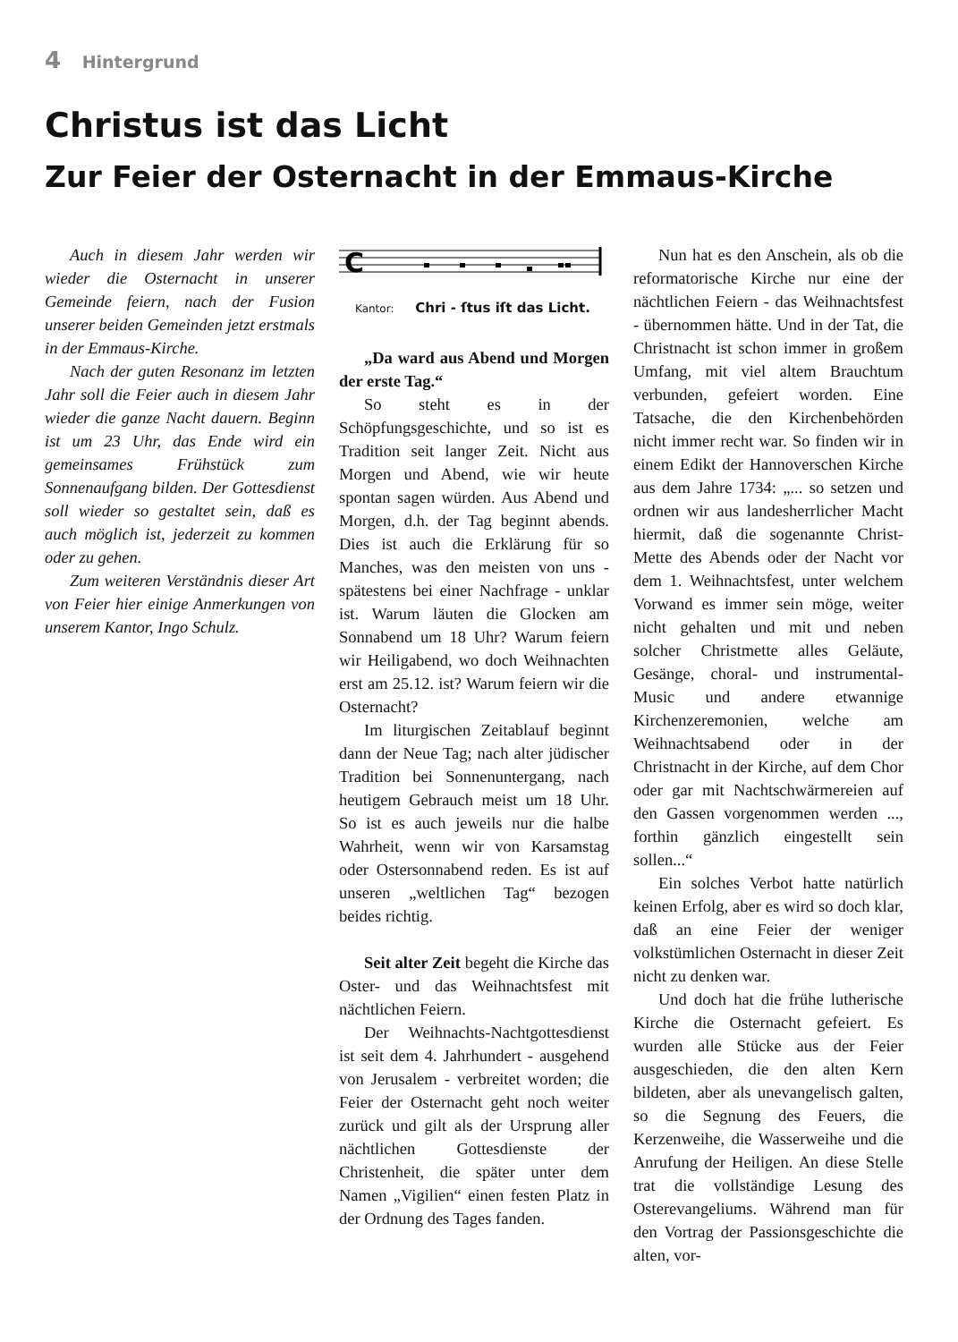4 Hintergrund
Christus ist das Licht
Zur Feier der Osternacht in der Emmaus-Kirche
Auch in diesem Jahr werden wir wieder die Osternacht in unserer Gemeinde feiern, nach der Fusion unserer beiden Gemeinden jetzt erstmals in der Emmaus-Kirche.
Nach der guten Resonanz im letzten Jahr soll die Feier auch in diesem Jahr wieder die ganze Nacht dauern. Beginn ist um 23 Uhr, das Ende wird ein gemeinsames Frühstück zum Sonnenaufgang bilden. Der Gottesdienst soll wieder so gestaltet sein, daß es auch möglich ist, jederzeit zu kommen oder zu gehen.
Zum weiteren Verständnis dieser Art von Feier hier einige Anmerkungen von unserem Kantor, Ingo Schulz.
C
Kantor: Chri - ſtus iſt das Licht.
„Da ward aus Abend und Morgen der erste Tag.“
So steht es in der Schöpfungsgeschichte, und so ist es Tradition seit langer Zeit. Nicht aus Morgen und Abend, wie wir heute spontan sagen würden. Aus Abend und Morgen, d.h. der Tag beginnt abends. Dies ist auch die Erklärung für so Manches, was den meisten von uns - spätestens bei einer Nachfrage - unklar ist. Warum läuten die Glocken am Sonnabend um 18 Uhr? Warum feiern wir Heiligabend, wo doch Weihnachten erst am 25.12. ist? Warum feiern wir die Osternacht?
Im liturgischen Zeitablauf beginnt dann der Neue Tag; nach alter jüdischer Tradition bei Sonnenuntergang, nach heutigem Gebrauch meist um 18 Uhr. So ist es auch jeweils nur die halbe Wahrheit, wenn wir von Karsamstag oder Ostersonnabend reden. Es ist auf unseren „weltlichen Tag“ bezogen beides richtig.
Seit alter Zeit begeht die Kirche das Oster- und das Weihnachtsfest mit nächtlichen Feiern.
Der Weihnachts-Nachtgottesdienst ist seit dem 4. Jahrhundert - ausgehend von Jerusalem - verbreitet worden; die Feier der Osternacht geht noch weiter zurück und gilt als der Ursprung aller nächtlichen Gottesdienste der Christenheit, die später unter dem Namen „Vigilien“ einen festen Platz in der Ordnung des Tages fanden.
Nun hat es den Anschein, als ob die reformatorische Kirche nur eine der nächtlichen Feiern - das Weihnachtsfest - übernommen hätte. Und in der Tat, die Christnacht ist schon immer in großem Umfang, mit viel altem Brauchtum verbunden, gefeiert worden. Eine Tatsache, die den Kirchenbehörden nicht immer recht war. So finden wir in einem Edikt der Hannoverschen Kirche aus dem Jahre 1734: „... so setzen und ordnen wir aus landesherrlicher Macht hiermit, daß die sogenannte Christ-Mette des Abends oder der Nacht vor dem 1. Weihnachtsfest, unter welchem Vorwand es immer sein möge, weiter nicht gehalten und mit und neben solcher Christmette alles Geläute, Gesänge, choral- und instrumental-Music und andere etwannige Kirchenzeremonien, welche am Weihnachtsabend oder in der Christnacht in der Kirche, auf dem Chor oder gar mit Nachtschwärmereien auf den Gassen vorgenommen werden ..., forthin gänzlich eingestellt sein sollen...“
Ein solches Verbot hatte natürlich keinen Erfolg, aber es wird so doch klar, daß an eine Feier der weniger volkstümlichen Osternacht in dieser Zeit nicht zu denken war.
Und doch hat die frühe lutherische Kirche die Osternacht gefeiert. Es wurden alle Stücke aus der Feier ausgeschieden, die den alten Kern bildeten, aber als unevangelisch galten, so die Segnung des Feuers, die Kerzenweihe, die Wasserweihe und die Anrufung der Heiligen. An diese Stelle trat die vollständige Lesung des Osterevangeliums. Während man für den Vortrag der Passionsgeschichte die alten, vor-